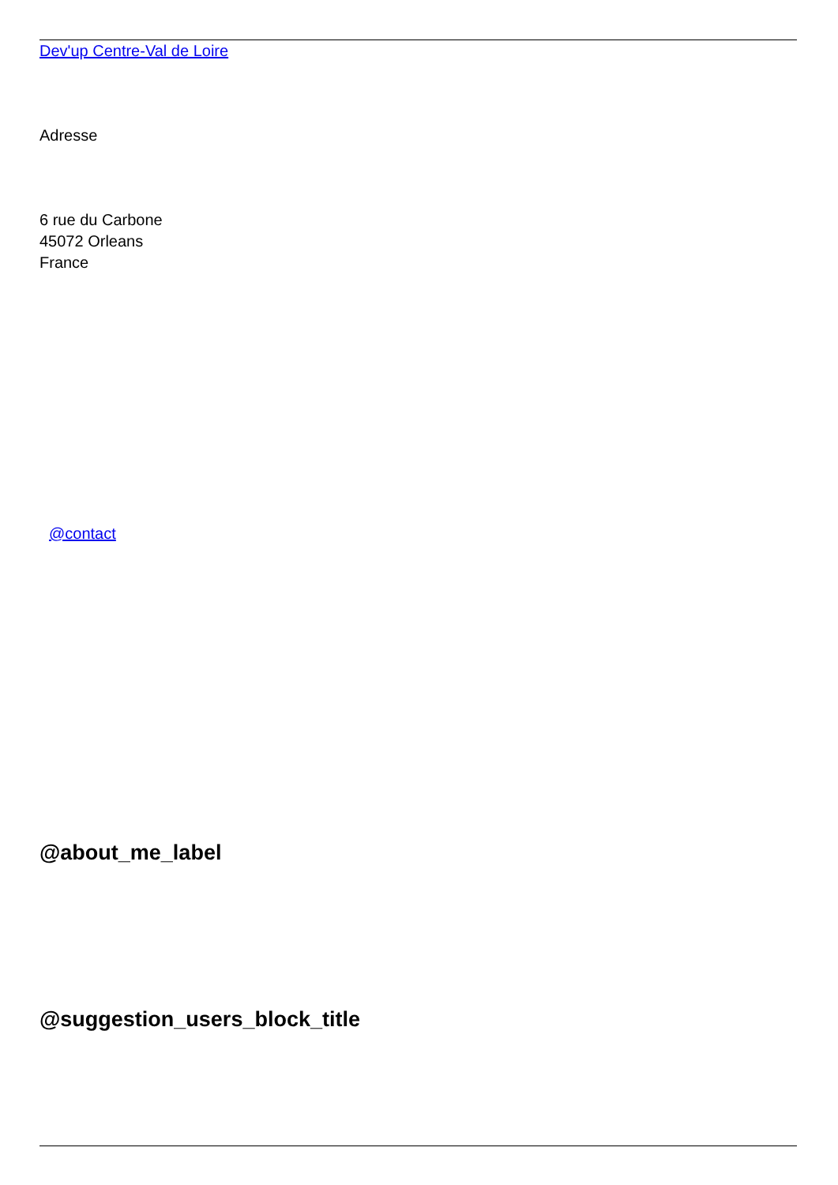Dev'up Centre-Val de Loire
Adresse
6 rue du Carbone
45072 Orleans
France
@contact
@about_me_label
@suggestion_users_block_title